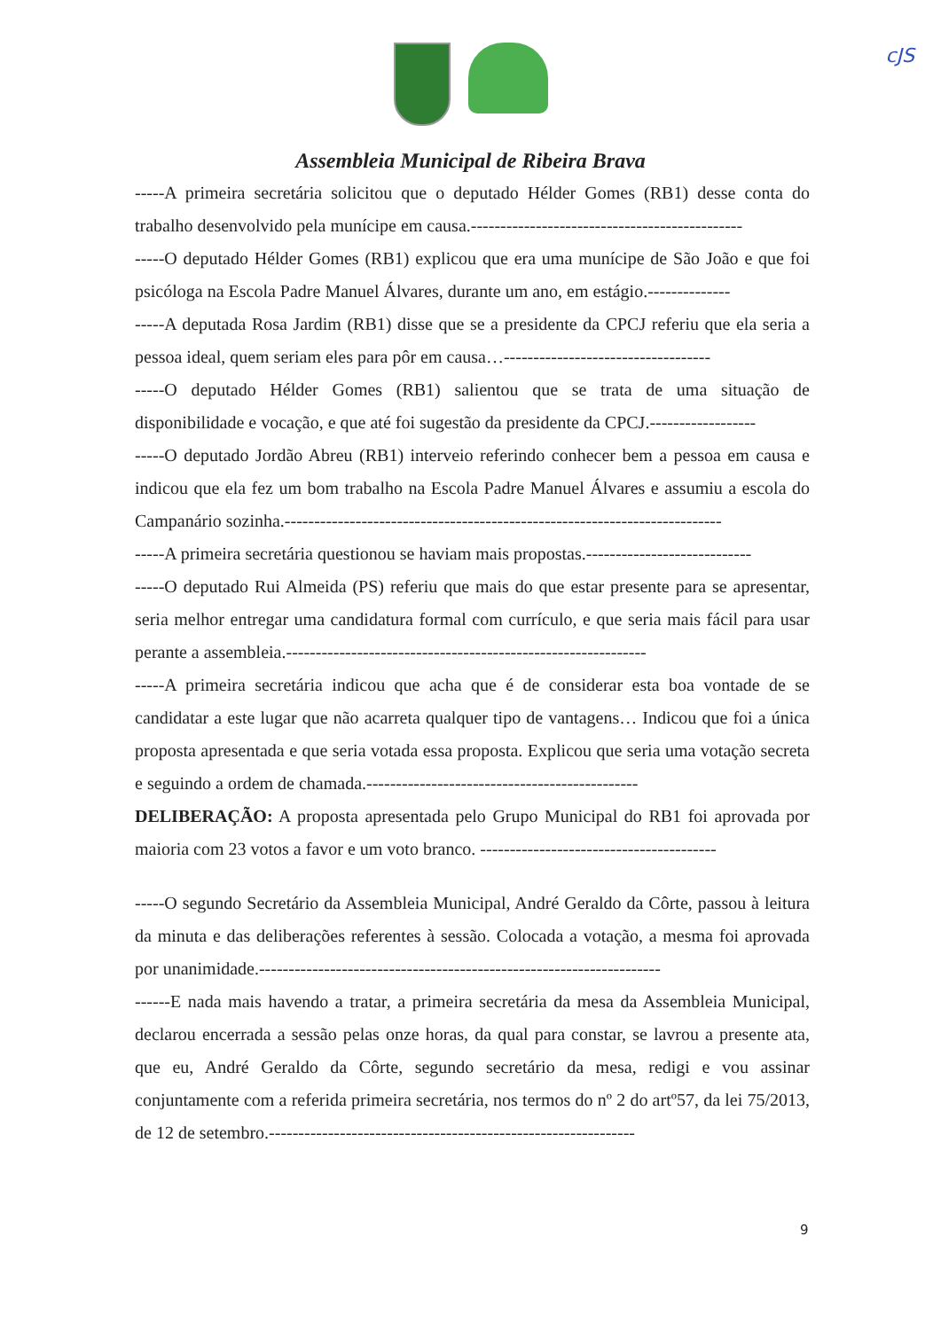cJS
Assembleia Municipal de Ribeira Brava
-----A primeira secretária solicitou que o deputado Hélder Gomes (RB1) desse conta do trabalho desenvolvido pela munícipe em causa.----------------------------------------------
-----O deputado Hélder Gomes (RB1) explicou que era uma munícipe de São João e que foi psicóloga na Escola Padre Manuel Álvares, durante um ano, em estágio.--------------
-----A deputada Rosa Jardim (RB1) disse que se a presidente da CPCJ referiu que ela seria a pessoa ideal, quem seriam eles para pôr em causa…-----------------------------------
-----O deputado Hélder Gomes (RB1) salientou que se trata de uma situação de disponibilidade e vocação, e que até foi sugestão da presidente da CPCJ.------------------
-----O deputado Jordão Abreu (RB1) interveio referindo conhecer bem a pessoa em causa e indicou que ela fez um bom trabalho na Escola Padre Manuel Álvares e assumiu a escola do Campanário sozinha.--------------------------------------------------------------------------
-----A primeira secretária questionou se haviam mais propostas.----------------------------
-----O deputado Rui Almeida (PS) referiu que mais do que estar presente para se apresentar, seria melhor entregar uma candidatura formal com currículo, e que seria mais fácil para usar perante a assembleia.-------------------------------------------------------------
-----A primeira secretária indicou que acha que é de considerar esta boa vontade de se candidatar a este lugar que não acarreta qualquer tipo de vantagens… Indicou que foi a única proposta apresentada e que seria votada essa proposta. Explicou que seria uma votação secreta e seguindo a ordem de chamada.----------------------------------------------
DELIBERAÇÃO: A proposta apresentada pelo Grupo Municipal do RB1 foi aprovada por maioria com 23 votos a favor e um voto branco. ----------------------------------------
-----O segundo Secretário da Assembleia Municipal, André Geraldo da Côrte, passou à leitura da minuta e das deliberações referentes à sessão. Colocada a votação, a mesma foi aprovada por unanimidade.--------------------------------------------------------------------
------E nada mais havendo a tratar, a primeira secretária da mesa da Assembleia Municipal, declarou encerrada a sessão pelas onze horas, da qual para constar, se lavrou a presente ata, que eu, André Geraldo da Côrte, segundo secretário da mesa, redigi e vou assinar conjuntamente com a referida primeira secretária, nos termos do nº 2 do artº57, da lei 75/2013, de 12 de setembro.--------------------------------------------------------------
9